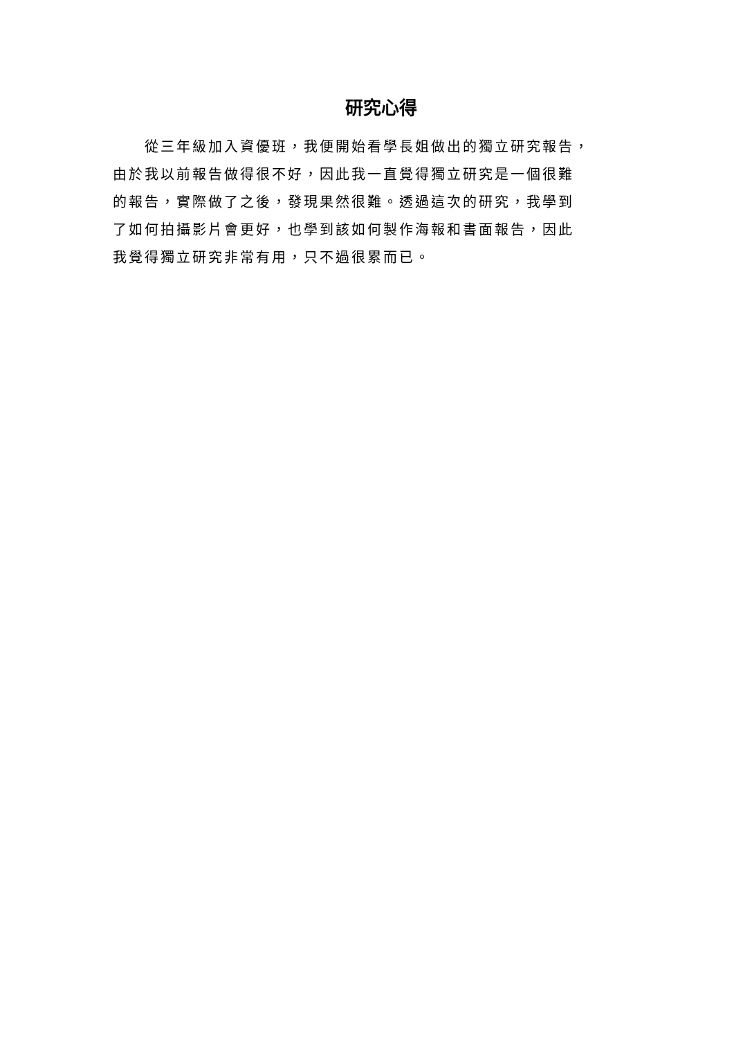研究心得
  從三年級加入資優班，我便開始看學長姐做出的獨立研究報告，
由於我以前報告做得很不好，因此我一直覺得獨立研究是一個很難
的報告，實際做了之後，發現果然很難。透過這次的研究，我學到
了如何拍攝影片會更好，也學到該如何製作海報和書面報告，因此
我覺得獨立研究非常有用，只不過很累而已。